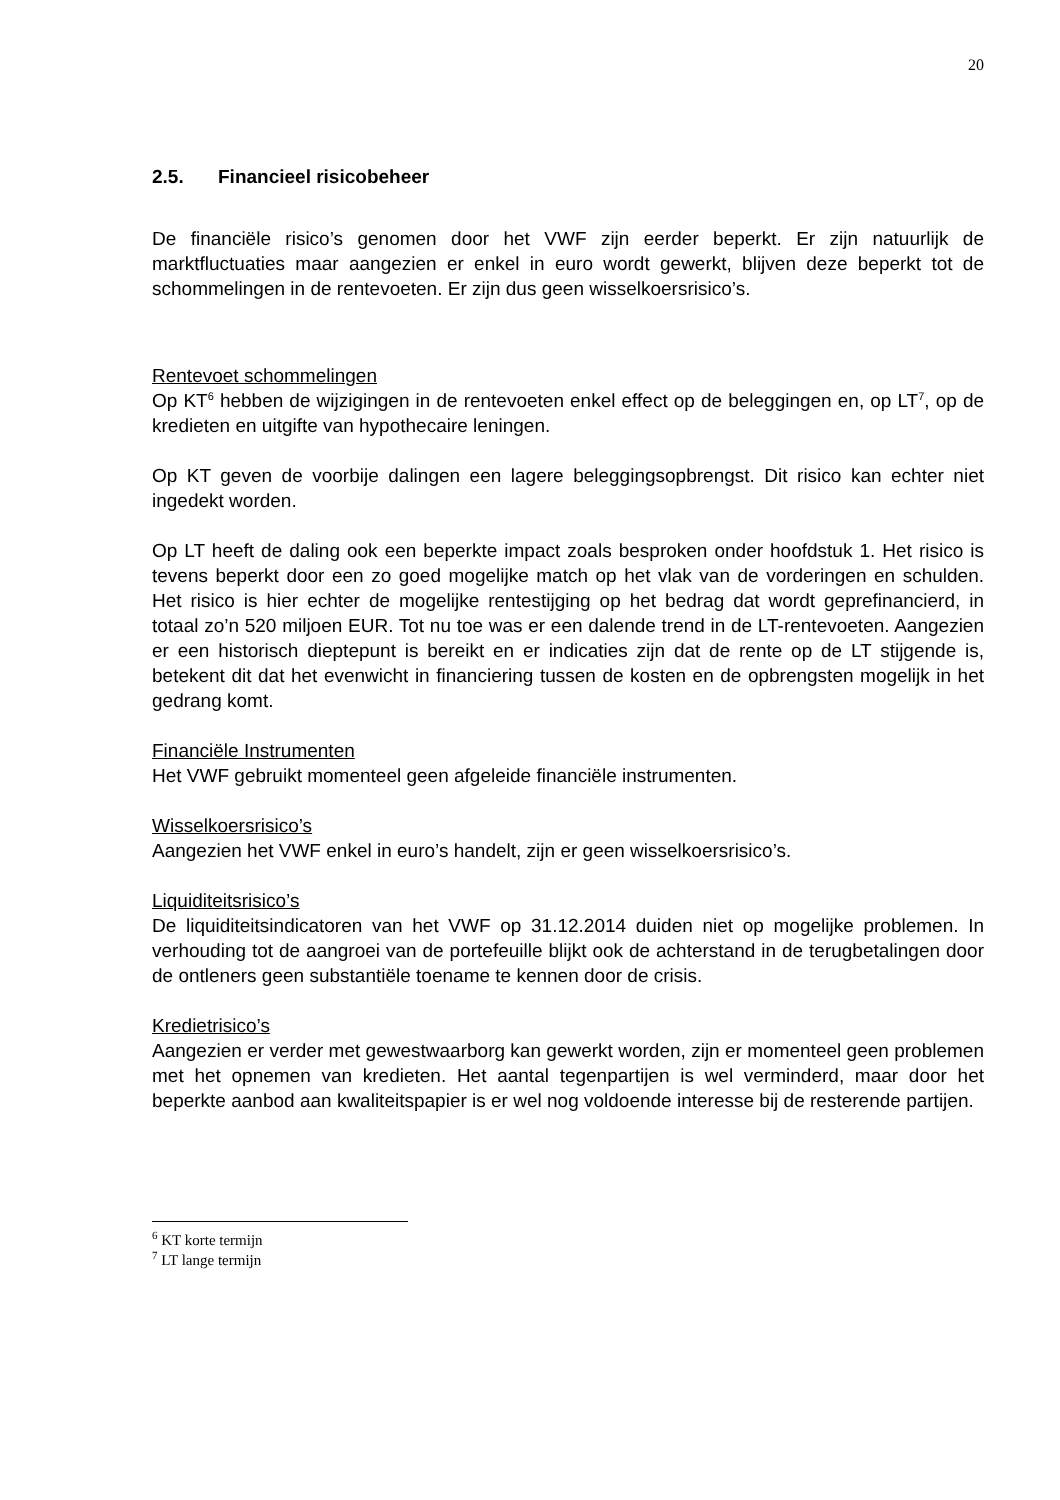20
2.5. Financieel risicobeheer
De financiële risico’s genomen door het VWF zijn eerder beperkt. Er zijn natuurlijk de marktfluctuaties maar aangezien er enkel in euro wordt gewerkt, blijven deze beperkt tot de schommelingen in de rentevoeten. Er zijn dus geen wisselkoersrisico’s.
Rentevoet schommelingen
Op KT<sup>6</sup> hebben de wijzigingen in de rentevoeten enkel effect op de beleggingen en, op LT<sup>7</sup>, op de kredieten en uitgifte van hypothecaire leningen.
Op KT geven de voorbije dalingen een lagere beleggingsopbrengst. Dit risico kan echter niet ingedekt worden.
Op LT heeft de daling ook een beperkte impact zoals besproken onder hoofdstuk 1. Het risico is tevens beperkt door een zo goed mogelijke match op het vlak van de vorderingen en schulden. Het risico is hier echter de mogelijke rentestijging op het bedrag dat wordt geprefinancierd, in totaal zo’n 520 miljoen EUR. Tot nu toe was er een dalende trend in de LT-rentevoeten. Aangezien er een historisch dieptepunt is bereikt en er indicaties zijn dat de rente op de LT stijgende is, betekent dit dat het evenwicht in financiering tussen de kosten en de opbrengsten mogelijk in het gedrang komt.
Financiële Instrumenten
Het VWF gebruikt momenteel geen afgeleide financiële instrumenten.
Wisselkoersrisico’s
Aangezien het VWF enkel in euro’s handelt, zijn er geen wisselkoersrisico’s.
Liquiditeitsrisico’s
De liquiditeitsindicatoren van het VWF op 31.12.2014 duiden niet op mogelijke problemen. In verhouding tot de aangroei van de portefeuille blijkt ook de achterstand in de terugbetalingen door de ontleners geen substantiële toename te kennen door de crisis.
Kredietrisico’s
Aangezien er verder met gewestwaarborg kan gewerkt worden, zijn er momenteel geen problemen met het opnemen van kredieten. Het aantal tegenpartijen is wel verminderd, maar door het beperkte aanbod aan kwaliteitspapier is er wel nog voldoende interesse bij de resterende partijen.
<sup>6</sup> KT korte termijn
<sup>7</sup> LT lange termijn